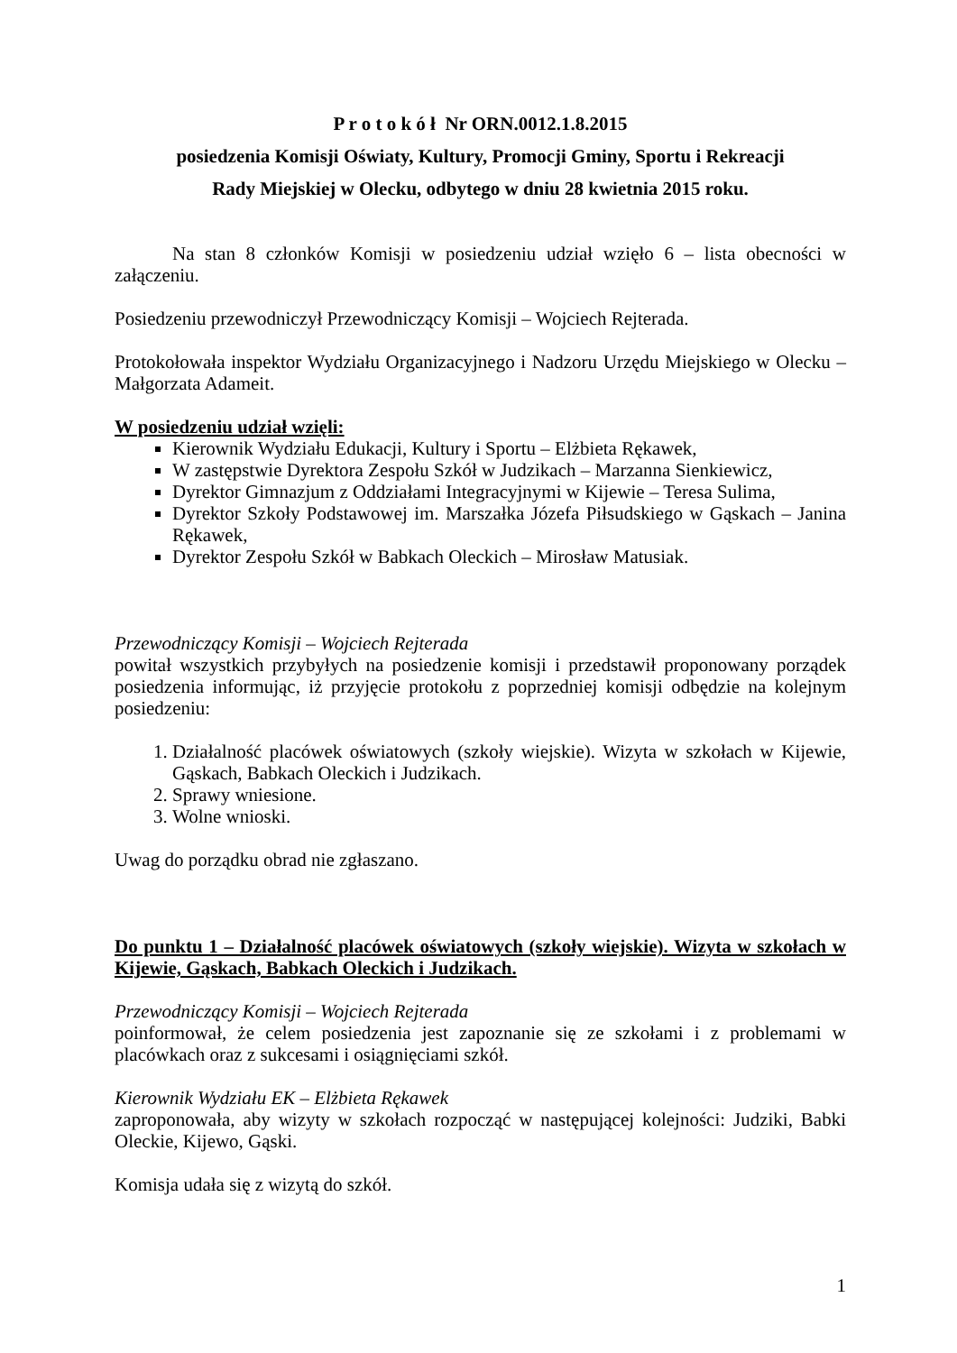P r o t o k ó ł Nr ORN.0012.1.8.2015
posiedzenia Komisji Oświaty, Kultury, Promocji Gminy, Sportu i Rekreacji
Rady Miejskiej w Olecku, odbytego w dniu 28 kwietnia 2015 roku.
Na stan 8 członków Komisji w posiedzeniu udział wzięło 6 – lista obecności w załączeniu.
Posiedzeniu przewodniczył Przewodniczący Komisji – Wojciech Rejterada.
Protokołowała inspektor Wydziału Organizacyjnego i Nadzoru Urzędu Miejskiego w Olecku – Małgorzata Adameit.
W posiedzeniu udział wzięli:
Kierownik Wydziału Edukacji, Kultury i Sportu – Elżbieta Rękawek,
W zastępstwie Dyrektora Zespołu Szkół w Judzikach – Marzanna Sienkiewicz,
Dyrektor Gimnazjum z Oddziałami Integracyjnymi w Kijewie – Teresa Sulima,
Dyrektor Szkoły Podstawowej im. Marszałka Józefa Piłsudskiego w Gąskach – Janina Rękawek,
Dyrektor Zespołu Szkół w Babkach Oleckich – Mirosław Matusiak.
Przewodniczący Komisji – Wojciech Rejterada
powitał wszystkich przybyłych na posiedzenie komisji i przedstawił proponowany porządek posiedzenia informując, iż przyjęcie protokołu z poprzedniej komisji odbędzie na kolejnym posiedzeniu:
1. Działalność placówek oświatowych (szkoły wiejskie). Wizyta w szkołach w Kijewie, Gąskach, Babkach Oleckich i Judzikach.
2. Sprawy wniesione.
3. Wolne wnioski.
Uwag do porządku obrad nie zgłaszano.
Do punktu 1 – Działalność placówek oświatowych (szkoły wiejskie). Wizyta w szkołach w Kijewie, Gąskach, Babkach Oleckich i Judzikach.
Przewodniczący Komisji – Wojciech Rejterada
poinformował, że celem posiedzenia jest zapoznanie się ze szkołami i z problemami w placówkach oraz z sukcesami i osiągnięciami szkół.
Kierownik Wydziału EK – Elżbieta Rękawek
zaproponowała, aby wizyty w szkołach rozpocząć w następującej kolejności: Judziki, Babki Oleckie, Kijewo, Gąski.
Komisja udała się z wizytą do szkół.
1